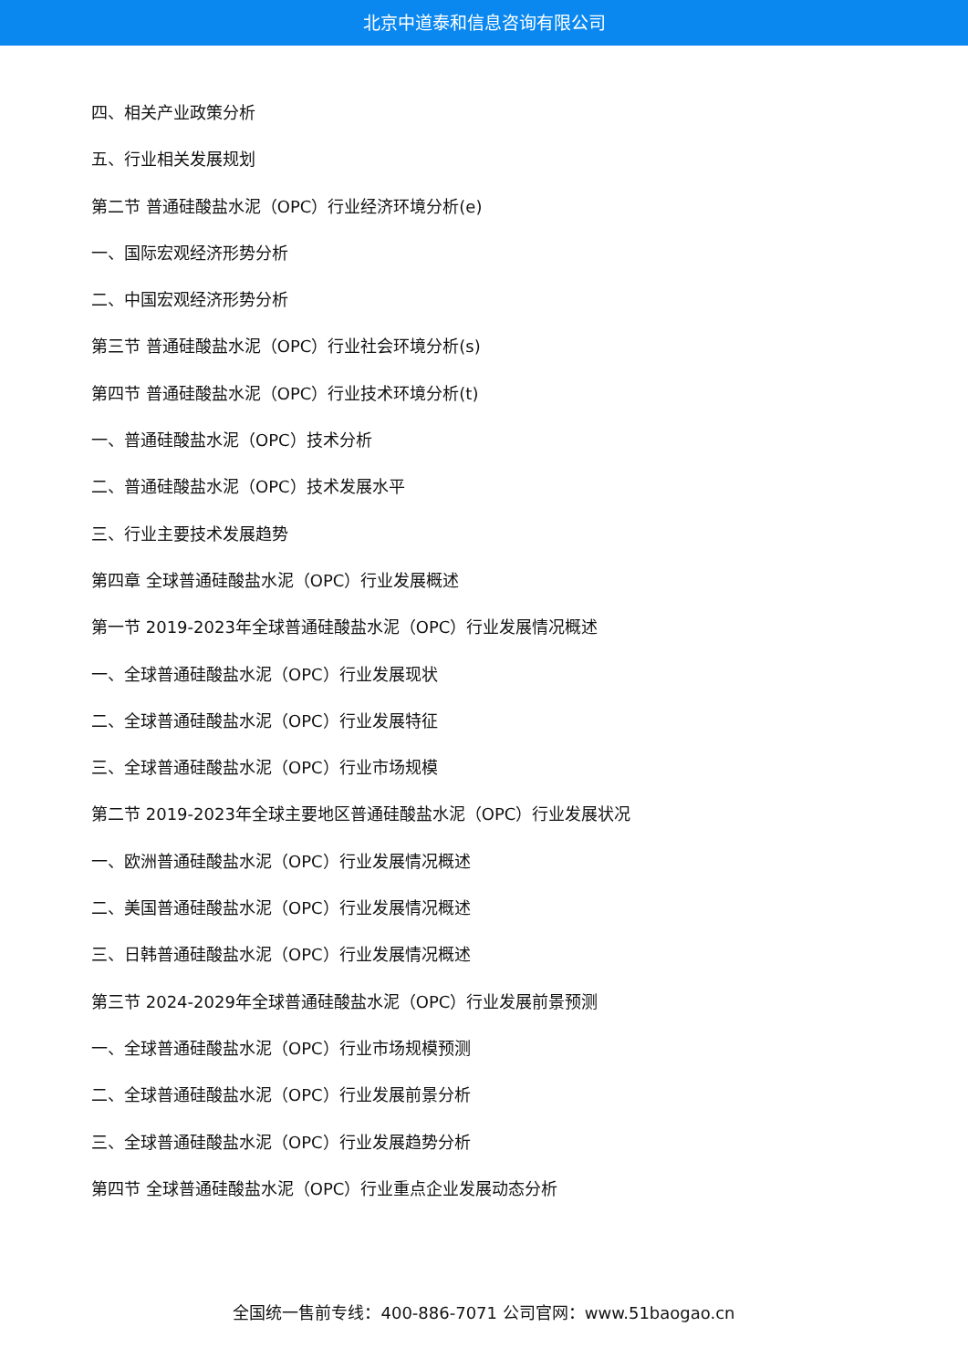北京中道泰和信息咨询有限公司
四、相关产业政策分析
五、行业相关发展规划
第二节 普通硅酸盐水泥（OPC）行业经济环境分析(e)
一、国际宏观经济形势分析
二、中国宏观经济形势分析
第三节 普通硅酸盐水泥（OPC）行业社会环境分析(s)
第四节 普通硅酸盐水泥（OPC）行业技术环境分析(t)
一、普通硅酸盐水泥（OPC）技术分析
二、普通硅酸盐水泥（OPC）技术发展水平
三、行业主要技术发展趋势
第四章 全球普通硅酸盐水泥（OPC）行业发展概述
第一节 2019-2023年全球普通硅酸盐水泥（OPC）行业发展情况概述
一、全球普通硅酸盐水泥（OPC）行业发展现状
二、全球普通硅酸盐水泥（OPC）行业发展特征
三、全球普通硅酸盐水泥（OPC）行业市场规模
第二节 2019-2023年全球主要地区普通硅酸盐水泥（OPC）行业发展状况
一、欧洲普通硅酸盐水泥（OPC）行业发展情况概述
二、美国普通硅酸盐水泥（OPC）行业发展情况概述
三、日韩普通硅酸盐水泥（OPC）行业发展情况概述
第三节 2024-2029年全球普通硅酸盐水泥（OPC）行业发展前景预测
一、全球普通硅酸盐水泥（OPC）行业市场规模预测
二、全球普通硅酸盐水泥（OPC）行业发展前景分析
三、全球普通硅酸盐水泥（OPC）行业发展趋势分析
第四节 全球普通硅酸盐水泥（OPC）行业重点企业发展动态分析
全国统一售前专线：400-886-7071 公司官网：www.51baogao.cn